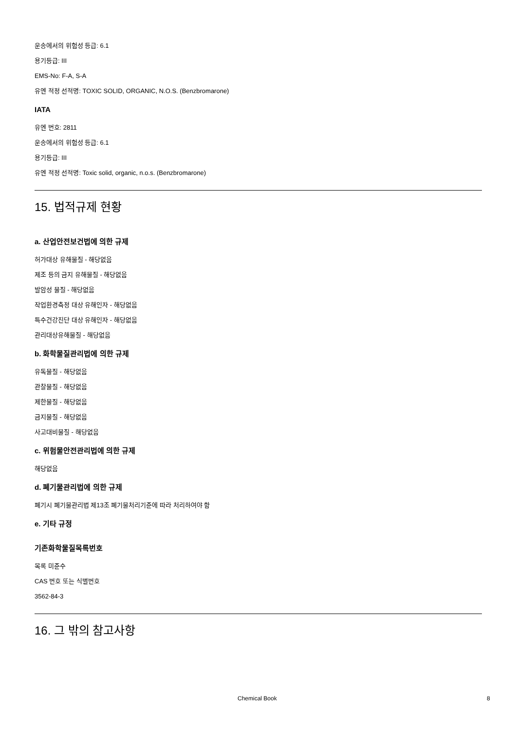운송에서의 위험성 등급: 6.1
용기등급: III
EMS-No: F-A, S-A
유엔 적정 선적명: TOXIC SOLID, ORGANIC, N.O.S. (Benzbromarone)
IATA
유엔 번호: 2811
운송에서의 위험성 등급: 6.1
용기등급: III
유엔 적정 선적명: Toxic solid, organic, n.o.s. (Benzbromarone)
15. 법적규제 현황
a. 산업안전보건법에 의한 규제
허가대상 유해물질 - 해당없음
제조 등의 금지 유해물질 - 해당없음
발암성 물질 - 해당없음
작업환경측정 대상 유해인자 - 해당없음
특수건강진단 대상 유해인자 - 해당없음
관리대상유해물질 - 해당없음
b. 화학물질관리법에 의한 규제
유독물질 - 해당없음
관찰물질 - 해당없음
제한물질 - 해당없음
금지물질 - 해당없음
사고대비물질 - 해당없음
c. 위험물안전관리법에 의한 규제
해당없음
d. 폐기물관리법에 의한 규제
폐기시 폐기물관리법 제13조 폐기물처리기준에 따라 처리하여야 함
e. 기타 규정
기존화학물질목록번호
목록 미준수
CAS 번호 또는 식별번호
3562-84-3
16. 그 밖의 참고사항
Chemical Book 8